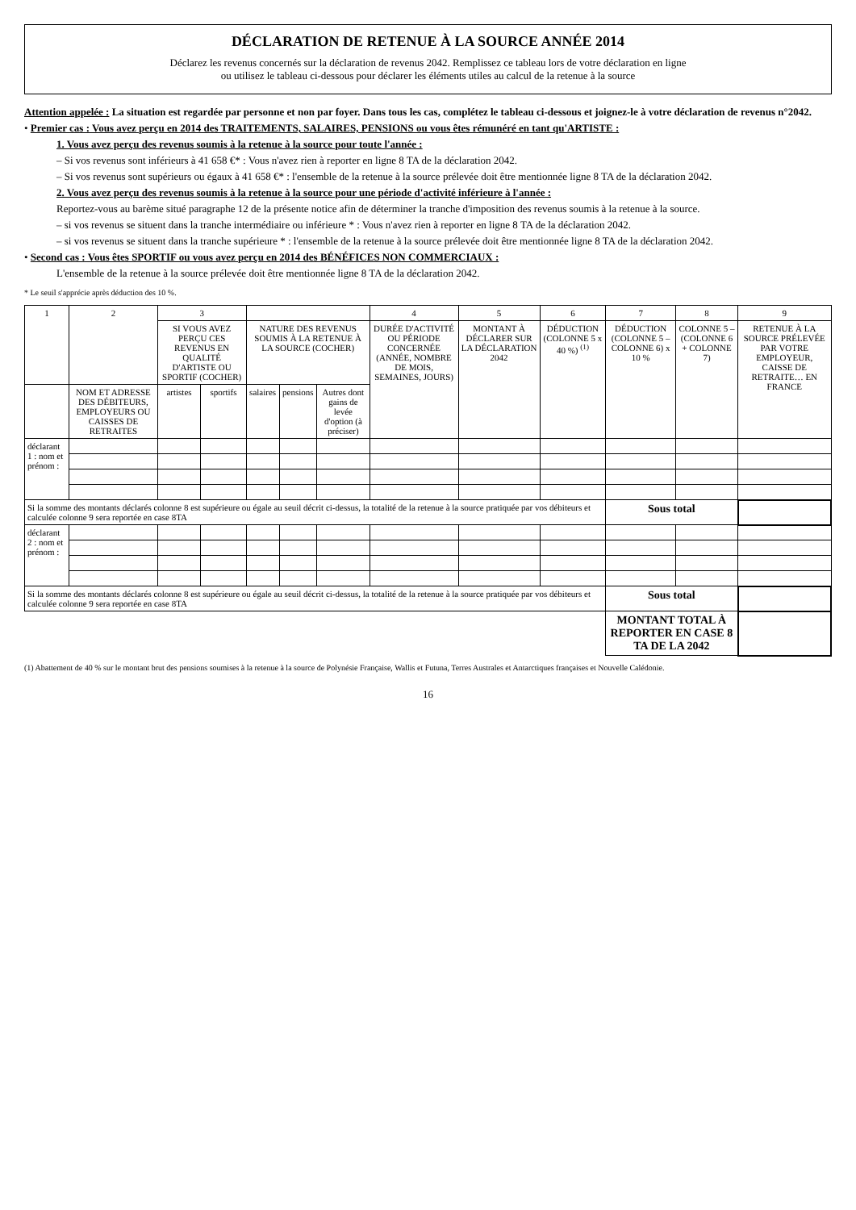DÉCLARATION DE RETENUE À LA SOURCE ANNÉE 2014
Déclarez les revenus concernés sur la déclaration de revenus 2042. Remplissez ce tableau lors de votre déclaration en ligne
ou utilisez le tableau ci-dessous pour déclarer les éléments utiles au calcul de la retenue à la source
Attention appelée : La situation est regardée par personne et non par foyer. Dans tous les cas, complétez le tableau ci-dessous et joignez-le à votre déclaration de revenus n°2042.
• Premier cas : Vous avez perçu en 2014 des TRAITEMENTS, SALAIRES, PENSIONS ou vous êtes rémunéré en tant qu'ARTISTE :
1. Vous avez perçu des revenus soumis à la retenue à la source pour toute l'année :
– Si vos revenus sont inférieurs à 41 658 €* : Vous n'avez rien à reporter en ligne 8 TA de la déclaration 2042.
– Si vos revenus sont supérieurs ou égaux à 41 658 €* : l'ensemble de la retenue à la source prélevée doit être mentionnée ligne 8 TA de la déclaration 2042.
2. Vous avez perçu des revenus soumis à la retenue à la source pour une période d'activité inférieure à l'année :
Reportez-vous au barème situé paragraphe 12 de la présente notice afin de déterminer la tranche d'imposition des revenus soumis à la retenue à la source.
– si vos revenus se situent dans la tranche intermédiaire ou inférieure * : Vous n'avez rien à reporter en ligne 8 TA de la déclaration 2042.
– si vos revenus se situent dans la tranche supérieure * : l'ensemble de la retenue à la source prélevée doit être mentionnée ligne 8 TA de la déclaration 2042.
• Second cas : Vous êtes SPORTIF ou vous avez perçu en 2014 des BÉNÉFICES NON COMMERCIAUX :
L'ensemble de la retenue à la source prélevée doit être mentionnée ligne 8 TA de la déclaration 2042.
* Le seuil s'apprécie après déduction des 10 %.
| 1 | 2 | 3 | | | | | 4 | 5 | 6 | 7 | 8 | 9 |
| --- | --- | --- | --- | --- | --- | --- | --- | --- | --- | --- | --- | --- |
| | | SI VOUS AVEZ PERÇU CES REVENUS EN QUALITÉ D'ARTISTE OU SPORTIF (COCHER) | | NATURE DES REVENUS SOUMIS À LA RETENUE À LA SOURCE (COCHER) | | | DURÉE D'ACTIVITÉ OU PÉRIODE CONCERNÉE (ANNÉE, NOMBRE DE MOIS, SEMAINES, JOURS) | MONTANT À DÉCLARER SUR LA DÉCLARATION 2042 | DÉDUCTION (COLONNE 5 x 40 %) <sup>(1)</sup> | DÉDUCTION (COLONNE 5 – COLONNE 6) x 10 % | COLONNE 5 – (COLONNE 6 + COLONNE 7) | RETENUE À LA SOURCE PRÉLEVÉE PAR VOTRE EMPLOYEUR, CAISSE DE RETRAITE… EN FRANCE |
| | NOM ET ADRESSE DES DÉBITEURS, EMPLOYEURS OU CAISSES DE RETRAITES | artistes | sportifs | salaires | pensions | Autres dont gains de levée d'option (à préciser) | | | | | | |
| déclarant 1 : nom et prénom : | | | | | | | | | | | | |
| Si la somme des montants déclarés colonne 8 est supérieure ou égale au seuil décrit ci-dessus, la totalité de la retenue à la source pratiquée par vos débiteurs et calculée colonne 9 sera reportée en case 8TA | | | | | | | | | | Sous total | | |
| déclarant 2 : nom et prénom : | | | | | | | | | | | | |
| Si la somme des montants déclarés colonne 8 est supérieure ou égale au seuil décrit ci-dessus, la totalité de la retenue à la source pratiquée par vos débiteurs et calculée colonne 9 sera reportée en case 8TA | | | | | | | | | | Sous total | | |
| | | | | | | | | | | MONTANT TOTAL À REPORTER EN CASE 8 TA DE LA 2042 | | |
(1) Abattement de 40 % sur le montant brut des pensions soumises à la retenue à la source de Polynésie Française, Wallis et Futuna, Terres Australes et Antarctiques françaises et Nouvelle Calédonie.
16